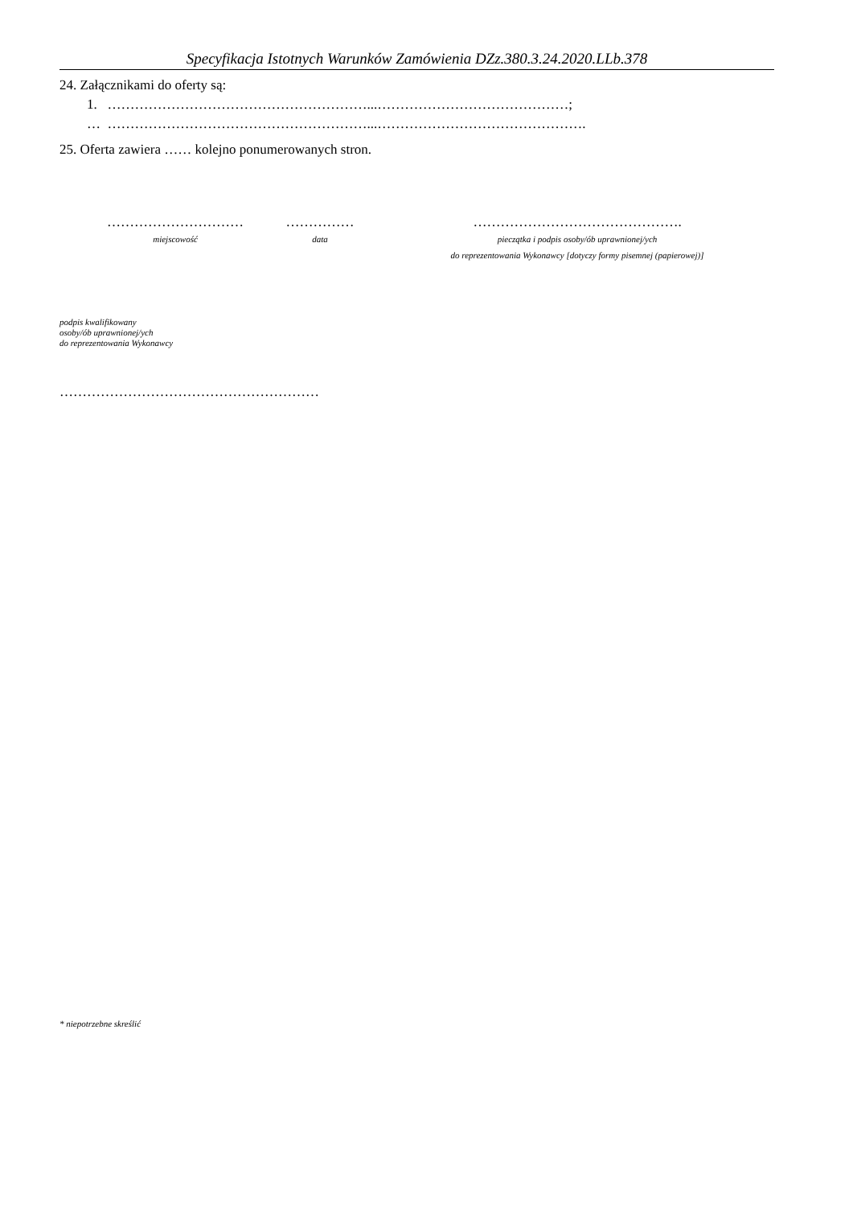Specyfikacja Istotnych Warunków Zamówienia DZz.380.3.24.2020.LLb.378
24. Załącznikami do oferty są:
1. …………………………………………………...……………………………………;
… …………………………………………………...……………………………………….
25. Oferta zawiera …… kolejno ponumerowanych stron.
…………………………
miejscowość
……………
data
……………………………………….
pieczątka i podpis osoby/ób uprawnionej/ych
do reprezentowania Wykonawcy [dotyczy formy pisemnej (papierowej)]
podpis kwalifikowany
osoby/ób uprawnionej/ych
do reprezentowania Wykonawcy
…………………………………………………
* niepotrzebne skreślić